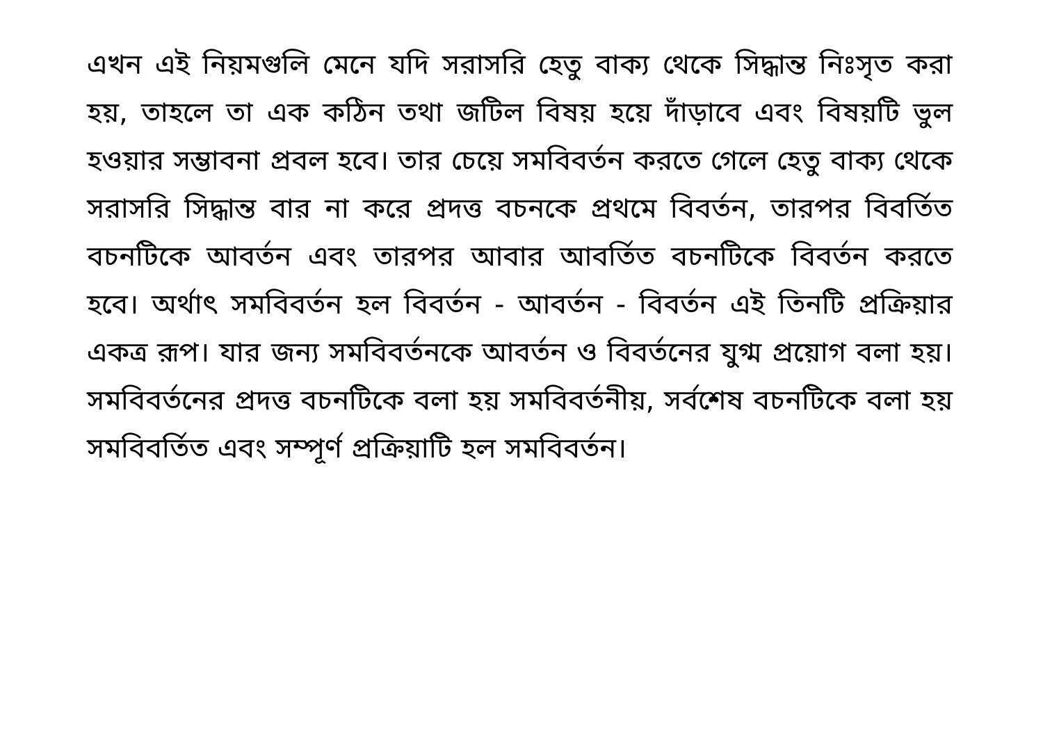এখন এই নিয়মগুলি মেনে যদি সরাসরি হেতু বাক্য থেকে সিদ্ধান্ত নিঃসৃত করা হয়, তাহলে তা এক কঠিন তথা জটিল বিষয় হয়ে দাঁড়াবে এবং বিষয়টি ভুল হওয়ার সম্ভাবনা প্রবল হবে। তার চেয়ে সমবিবর্তন করতে গেলে হেতু বাক্য থেকে সরাসরি সিদ্ধান্ত বার না করে প্রদত্ত বচনকে প্রথমে বিবর্তন, তারপর বিবর্তিত বচনটিকে আবর্তন এবং তারপর আবার আবর্তিত বচনটিকে বিবর্তন করতে হবে। অর্থাৎ সমবিবর্তন হল বিবর্তন - আবর্তন - বিবর্তন এই তিনটি প্রক্রিয়ার একত্র রূপ। যার জন্য সমবিবর্তনকে আবর্তন ও বিবর্তনের যুগ্ম প্রয়োগ বলা হয়। সমবিবর্তনের প্রদত্ত বচনটিকে বলা হয় সমবিবর্তনীয়, সর্বশেষ বচনটিকে বলা হয় সমবিবর্তিত এবং সম্পূর্ণ প্রক্রিয়াটি হল সমবিবর্তন।